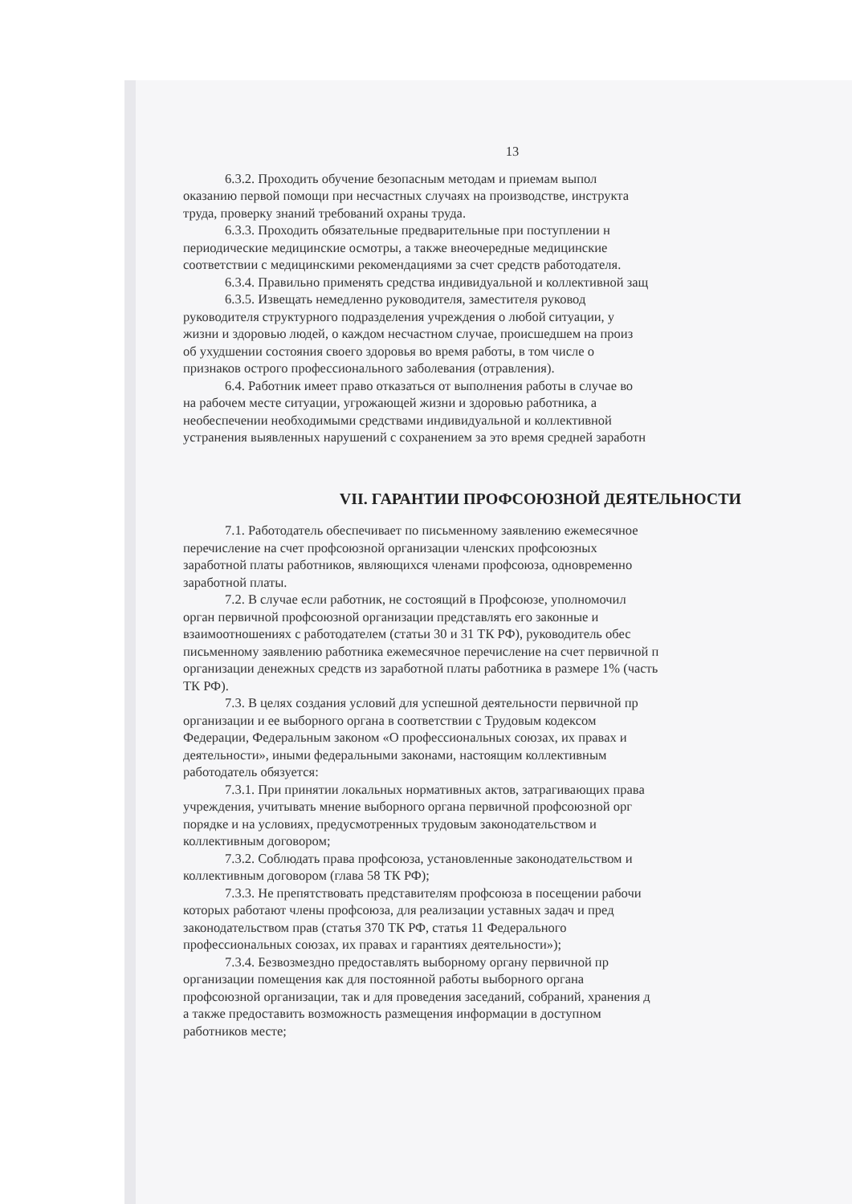13
6.3.2. Проходить обучение безопасным методам и приемам выпол
оказанию первой помощи при несчастных случаях на производстве, инструкта
труда, проверку знаний требований охраны труда.
6.3.3. Проходить обязательные предварительные при поступлении н
периодические медицинские осмотры, а также внеочередные медицинские
соответствии с медицинскими рекомендациями за счет средств работодателя.
6.3.4. Правильно применять средства индивидуальной и коллективной защ
6.3.5. Извещать немедленно руководителя, заместителя руковод
руководителя структурного подразделения учреждения о любой ситуации, у
жизни и здоровью людей, о каждом несчастном случае, происшедшем на произ
об ухудшении состояния своего здоровья во время работы, в том числе о
признаков острого профессионального заболевания (отравления).
6.4. Работник имеет право отказаться от выполнения работы в случае во
на рабочем месте ситуации, угрожающей жизни и здоровью работника, а
необеспечении необходимыми средствами индивидуальной и коллективной
устранения выявленных нарушений с сохранением за это время средней заработн
VII. ГАРАНТИИ ПРОФСОЮЗНОЙ ДЕЯТЕЛЬНОСТИ
7.1. Работодатель обеспечивает по письменному заявлению ежемесячное
перечисление на счет профсоюзной организации членских профсоюзных
заработной платы работников, являющихся членами профсоюза, одновременно
заработной платы.
7.2. В случае если работник, не состоящий в Профсоюзе, уполномочил
орган первичной профсоюзной организации представлять его законные и
взаимоотношениях с работодателем (статьи 30 и 31 ТК РФ), руководитель обес
письменному заявлению работника ежемесячное перечисление на счет первичной п
организации денежных средств из заработной платы работника в размере 1% (часть
ТК РФ).
7.3. В целях создания условий для успешной деятельности первичной пр
организации и ее выборного органа в соответствии с Трудовым кодексом
Федерации, Федеральным законом «О профессиональных союзах, их правах и
деятельности», иными федеральными законами, настоящим коллективным
работодатель обязуется:
7.3.1. При принятии локальных нормативных актов, затрагивающих права
учреждения, учитывать мнение выборного органа первичной профсоюзной орг
порядке и на условиях, предусмотренных трудовым законодательством и
коллективным договором;
7.3.2. Соблюдать права профсоюза, установленные законодательством и
коллективным договором (глава 58 ТК РФ);
7.3.3. Не препятствовать представителям профсоюза в посещении рабочи
которых работают члены профсоюза, для реализации уставных задач и пред
законодательством прав (статья 370 ТК РФ, статья 11 Федерального
профессиональных союзах, их правах и гарантиях деятельности»);
7.3.4. Безвозмездно предоставлять выборному органу первичной пр
организации помещения как для постоянной работы выборного органа
профсоюзной организации, так и для проведения заседаний, собраний, хранения д
а также предоставить возможность размещения информации в доступном
работников месте;